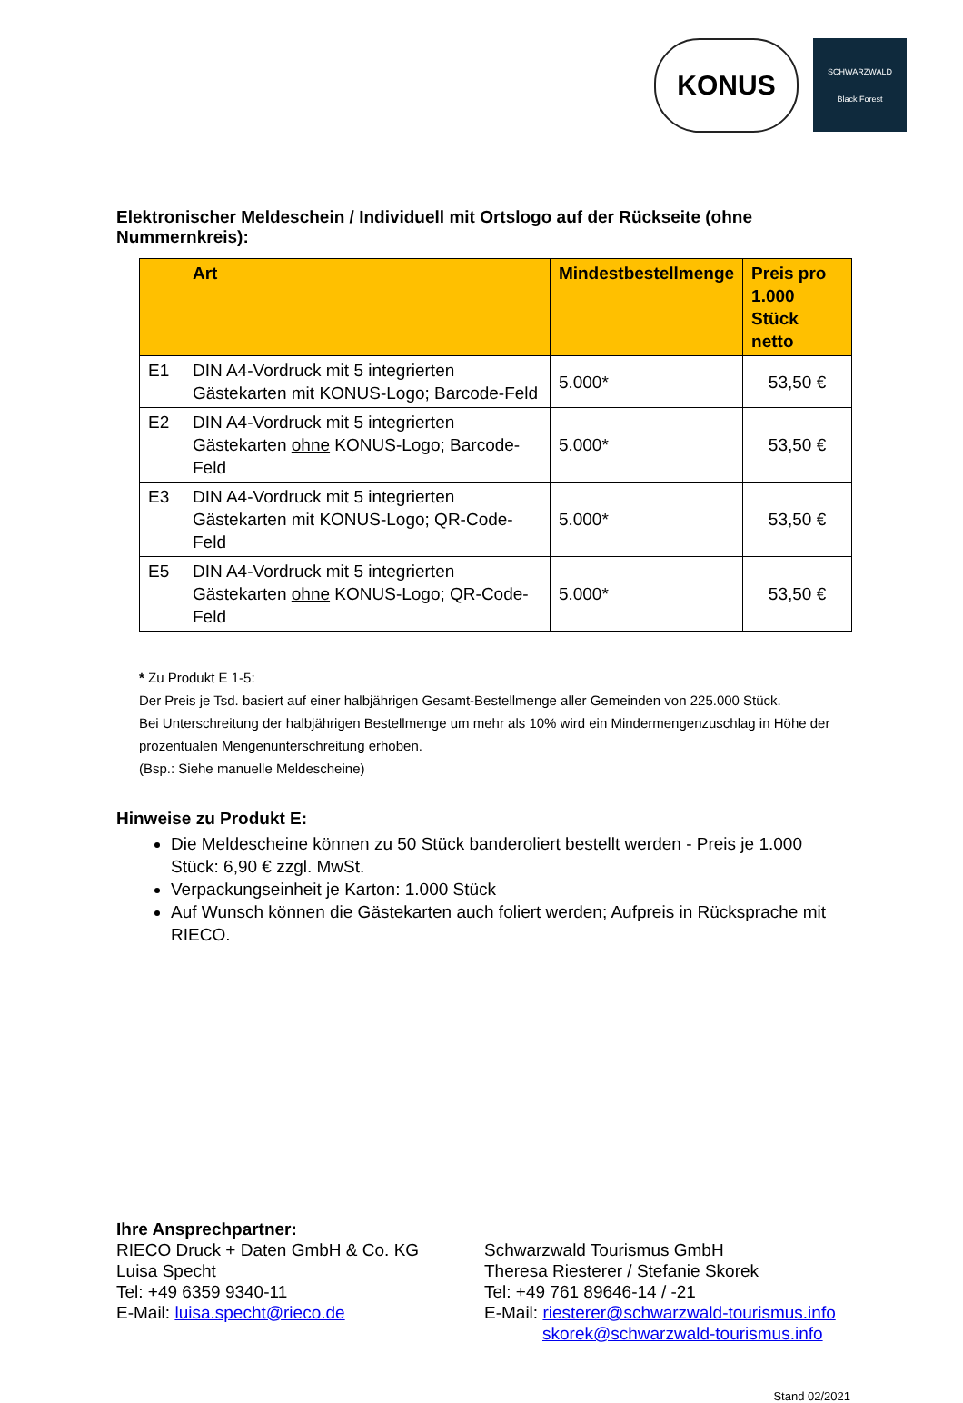KONUS
SCHWARZWALD
Black Forest
Elektronischer Meldeschein / Individuell mit Ortslogo auf der Rückseite (ohne Nummernkreis):
| | Art | Mindestbestellmenge | Preis pro 1.000 Stück netto |
| --- | --- | --- | --- |
| E1 | DIN A4-Vordruck mit 5 integrierten Gästekarten mit KONUS-Logo; Barcode-Feld | 5.000* | 53,50 € |
| E2 | DIN A4-Vordruck mit 5 integrierten Gästekarten ohne KONUS-Logo; Barcode-Feld | 5.000* | 53,50 € |
| E3 | DIN A4-Vordruck mit 5 integrierten Gästekarten mit KONUS-Logo; QR-Code-Feld | 5.000* | 53,50 € |
| E5 | DIN A4-Vordruck mit 5 integrierten Gästekarten ohne KONUS-Logo; QR-Code-Feld | 5.000* | 53,50 € |
* Zu Produkt E 1-5:
Der Preis je Tsd. basiert auf einer halbjährigen Gesamt-Bestellmenge aller Gemeinden von 225.000 Stück.
Bei Unterschreitung der halbjährigen Bestellmenge um mehr als 10% wird ein Mindermengenzuschlag in Höhe der prozentualen Mengenunterschreitung erhoben.
(Bsp.: Siehe manuelle Meldescheine)
Hinweise zu Produkt E:
Die Meldescheine können zu 50 Stück banderoliert bestellt werden - Preis je 1.000 Stück: 6,90 € zzgl. MwSt.
Verpackungseinheit je Karton: 1.000 Stück
Auf Wunsch können die Gästekarten auch foliert werden; Aufpreis in Rücksprache mit RIECO.
Ihre Ansprechpartner:
RIECO Druck + Daten GmbH & Co. KG
Luisa Specht
Tel: +49 6359 9340-11
E-Mail: luisa.specht@rieco.de
Schwarzwald Tourismus GmbH
Theresa Riesterer / Stefanie Skorek
Tel: +49 761 89646-14 / -21
E-Mail: riesterer@schwarzwald-tourismus.info
skorek@schwarzwald-tourismus.info
Stand 02/2021